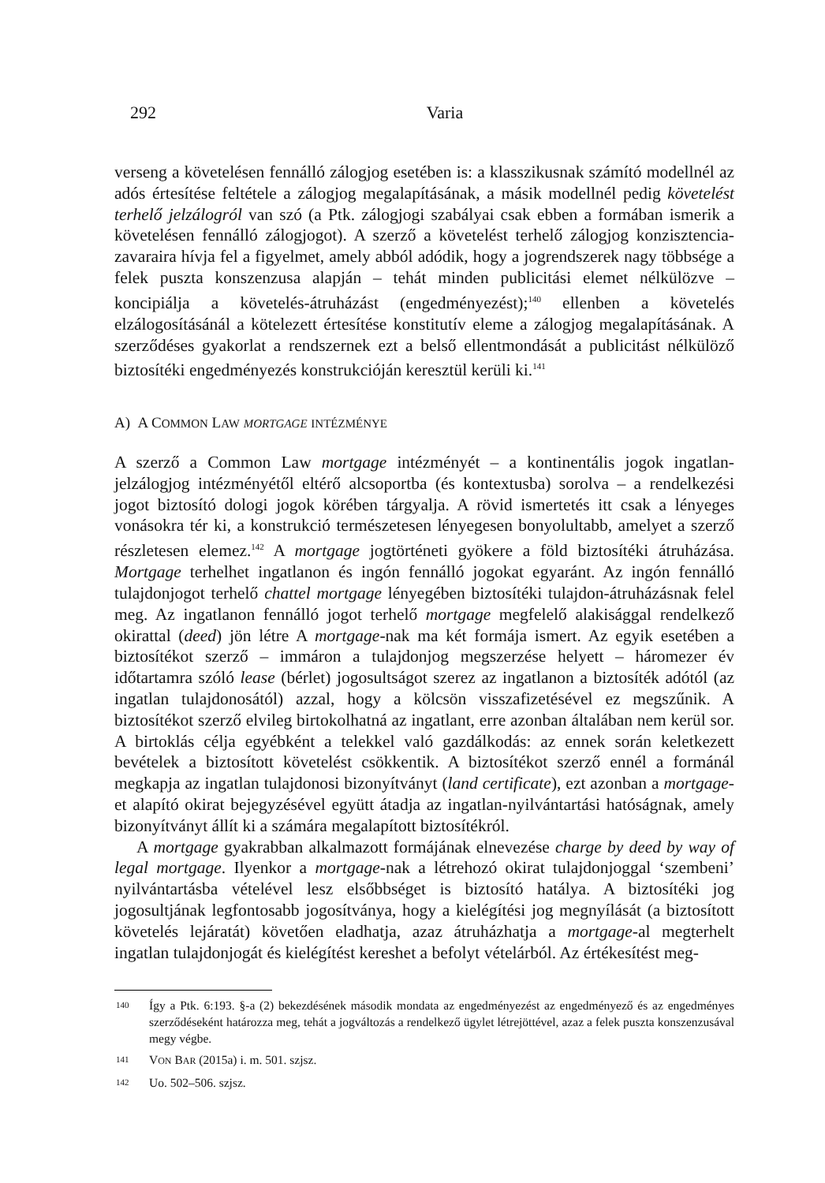292
Varia
verseng a követelésen fennálló zálogjog esetében is: a klasszikusnak számító modellnél az adós értesítése feltétele a zálogjog megalapításának, a másik modellnél pedig követelést terhelő jelzálogról van szó (a Ptk. zálogjogi szabályai csak ebben a formában ismerik a követelésen fennálló zálogjogot). A szerző a követelést terhelő zálogjog konzisztencia-zavaraira hívja fel a figyelmet, amely abból adódik, hogy a jogrendszerek nagy többsége a felek puszta konszenzusa alapján – tehát minden publicitási elemet nélkülözve – koncipiálja a követelés-átruházást (engedményezést);<sup>140</sup> ellenben a követelés elzálogosításánál a kötelezett értesítése konstitutív eleme a zálogjog megalapításának. A szerződéses gyakorlat a rendszernek ezt a belső ellentmondását a publicitást nélkülöző biztosítéki engedményezés konstrukcióján keresztül kerüli ki.<sup>141</sup>
A) A COMMON LAW MORTGAGE INTÉZMÉNYE
A szerző a Common Law mortgage intézményét – a kontinentális jogok ingatlan-jelzálogjog intézményétől eltérő alcsoportba (és kontextusba) sorolva – a rendelkezési jogot biztosító dologi jogok körében tárgyalja. A rövid ismertetés itt csak a lényeges vonásokra tér ki, a konstrukció természetesen lényegesen bonyolultabb, amelyet a szerző részletesen elemez.<sup>142</sup> A mortgage jogtörténeti gyökere a föld biztosítéki átruházása. Mortgage terhelhet ingatlanon és ingón fennálló jogokat egyaránt. Az ingón fennálló tulajdonjogot terhelő chattel mortgage lényegében biztosítéki tulajdon-átruházásnak felel meg. Az ingatlanon fennálló jogot terhelő mortgage megfelelő alakisággal rendelkező okirattal (deed) jön létre A mortgage-nak ma két formája ismert. Az egyik esetében a biztosítékot szerző – immáron a tulajdonjog megszerzése helyett – háromezer év időtartamra szóló lease (bérlet) jogosultságot szerez az ingatlanon a biztosíték adótól (az ingatlan tulajdonosától) azzal, hogy a kölcsön visszafizetésével ez megszűnik. A biztosítékot szerző elvileg birtokolhatná az ingatlant, erre azonban általában nem kerül sor. A birtoklás célja egyébként a telekkel való gazdálkodás: az ennek során keletkezett bevételek a biztosított követelést csökkentik. A biztosítékot szerző ennél a formánál megkapja az ingatlan tulajdonosi bizonyítványt (land certificate), ezt azonban a mortgage-et alapító okirat bejegyzésével együtt átadja az ingatlan-nyilvántartási hatóságnak, amely bizonyítványt állít ki a számára megalapított biztosítékról.
A mortgage gyakrabban alkalmazott formájának elnevezése charge by deed by way of legal mortgage. Ilyenkor a mortgage-nak a létrehozó okirat tulajdonjoggal ‘szembeni’ nyilvántartásba vételével lesz elsőbbséget is biztosító hatálya. A biztosítéki jog jogosultjának legfontosabb jogosítványa, hogy a kielégítési jog megnyílását (a biztosított követelés lejáratát) követően eladhatja, azaz átruházhatja a mortgage-al megterhelt ingatlan tulajdonjogát és kielégítést kereshet a befolyt vételárból. Az értékesítést meg-
140 Így a Ptk. 6:193. §-a (2) bekezdésének második mondata az engedményezést az engedményező és az engedményes szerződéseként határozza meg, tehát a jogváltozás a rendelkező ügylet létrejöttével, azaz a felek puszta konszenzusával megy végbe.
141 VON BAR (2015a) i. m. 501. szjsz.
142 Uo. 502–506. szjsz.